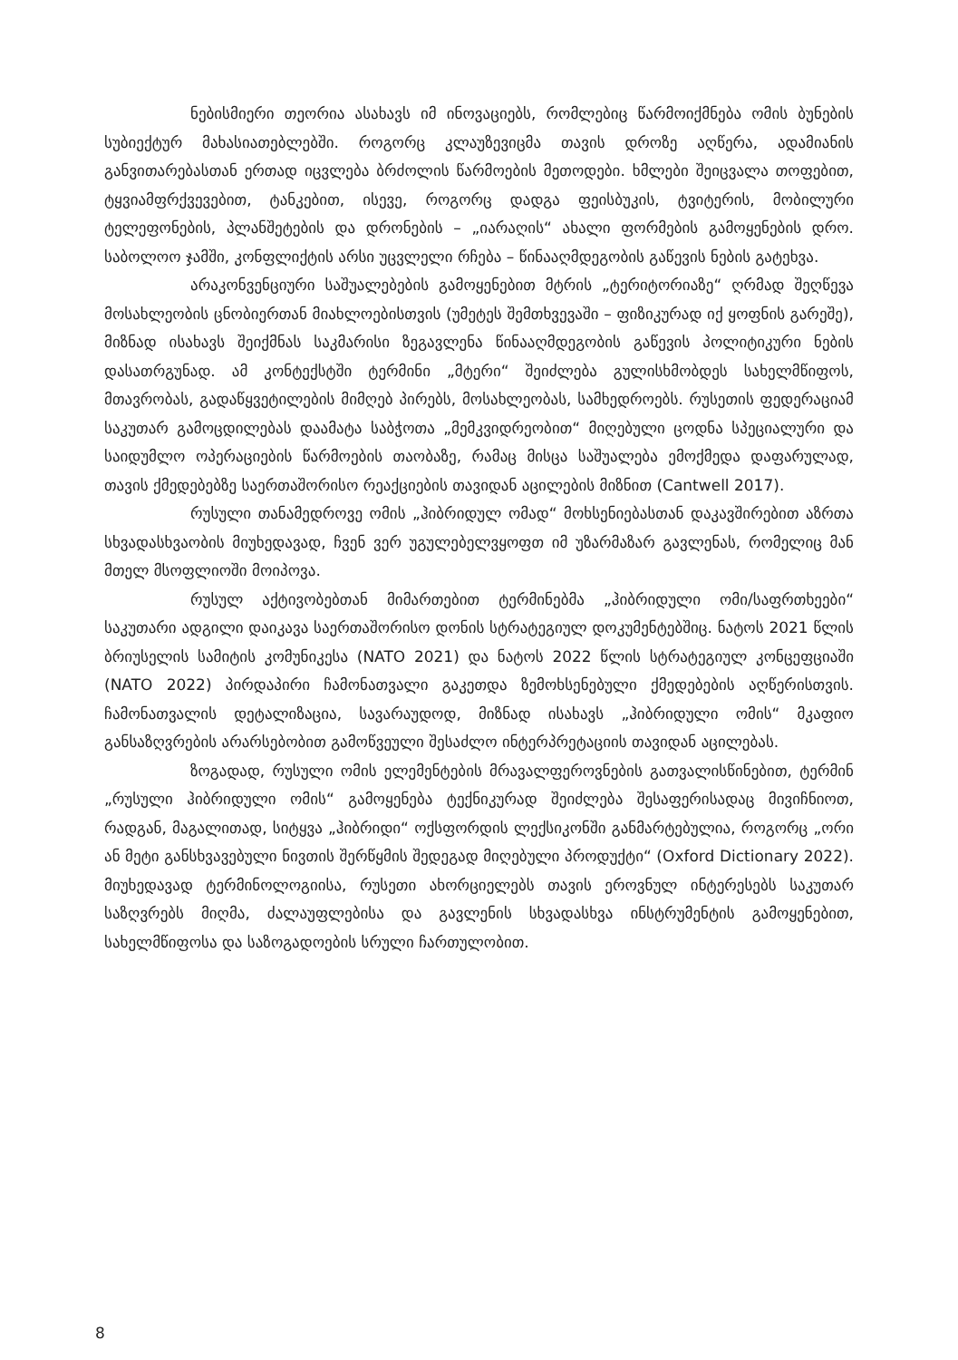ნებისმიერი თეორია ასახავს იმ ინოვაციებს, რომლებიც წარმოიქმნება ომის ბუნების სუბიექტურ მახასიათებლებში. როგორც კლაუზევიცმა თავის დროზე აღწერა, ადამიანის განვითარებასთან ერთად იცვლება ბრძოლის წარმოების მეთოდები. ხმლები შეიცვალა თოფებით, ტყვიამფრქვევებით, ტანკებით, ისევე, როგორც დადგა ფეისბუკის, ტვიტერის, მობილური ტელეფონების, პლანშეტების და დრონების – „იარაღის“ ახალი ფორმების გამოყენების დრო. საბოლოო ჯამში, კონფლიქტის არსი უცვლელი რჩება – წინააღმდეგობის გაწევის ნების გატეხვა.
არაკონვენციური საშუალებების გამოყენებით მტრის „ტერიტორიაზე“ ღრმად შეღწევა მოსახლეობის ცნობიერთან მიახლოებისთვის (უმეტეს შემთხვევაში – ფიზიკურად იქ ყოფნის გარეშე), მიზნად ისახავს შეიქმნას საკმარისი ზეგავლენა წინააღმდეგობის გაწევის პოლიტიკური ნების დასათრგუნად. ამ კონტექსტში ტერმინი „მტერი“ შეიძლება გულისხმობდეს სახელმწიფოს, მთავრობას, გადაწყვეტილების მიმღებ პირებს, მოსახლეობას, სამხედროებს. რუსეთის ფედერაციამ საკუთარ გამოცდილებას დაამატა საბჭოთა „მემკვიდრეობით“ მიღებული ცოდნა სპეციალური და საიდუმლო ოპერაციების წარმოების თაობაზე, რამაც მისცა საშუალება ემოქმედა დაფარულად, თავის ქმედებებზე საერთაშორისო რეაქციების თავიდან აცილების მიზნით (Cantwell 2017).
რუსული თანამედროვე ომის „ჰიბრიდულ ომად“ მოხსენიებასთან დაკავშირებით აზრთა სხვადასხვაობის მიუხედავად, ჩვენ ვერ უგულებელვყოფთ იმ უზარმაზარ გავლენას, რომელიც მან მთელ მსოფლიოში მოიპოვა.
რუსულ აქტივობებთან მიმართებით ტერმინებმა „ჰიბრიდული ომი/საფრთხეები“ საკუთარი ადგილი დაიკავა საერთაშორისო დონის სტრატეგიულ დოკუმენტებშიც. ნატოს 2021 წლის ბრიუსელის სამიტის კომუნიკესა (NATO 2021) და ნატოს 2022 წლის სტრატეგიულ კონცეფციაში (NATO 2022) პირდაპირი ჩამონათვალი გაკეთდა ზემოხსენებული ქმედებების აღწერისთვის. ჩამონათვალის დეტალიზაცია, სავარაუდოდ, მიზნად ისახავს „ჰიბრიდული ომის“ მკაფიო განსაზღვრების არარსებობით გამოწვეული შესაძლო ინტერპრეტაციის თავიდან აცილებას.
ზოგადად, რუსული ომის ელემენტების მრავალფეროვნების გათვალისწინებით, ტერმინ „რუსული ჰიბრიდული ომის“ გამოყენება ტექნიკურად შეიძლება შესაფერისადაც მივიჩნიოთ, რადგან, მაგალითად, სიტყვა „ჰიბრიდი“ ოქსფორდის ლექსიკონში განმარტებულია, როგორც „ორი ან მეტი განსხვავებული ნივთის შერწყმის შედეგად მიღებული პროდუქტი“ (Oxford Dictionary 2022). მიუხედავად ტერმინოლოგიისა, რუსეთი ახორციელებს თავის ეროვნულ ინტერესებს საკუთარ საზღვრებს მიღმა, ძალაუფლებისა და გავლენის სხვადასხვა ინსტრუმენტის გამოყენებით, სახელმწიფოსა და საზოგადოების სრული ჩართულობით.
8